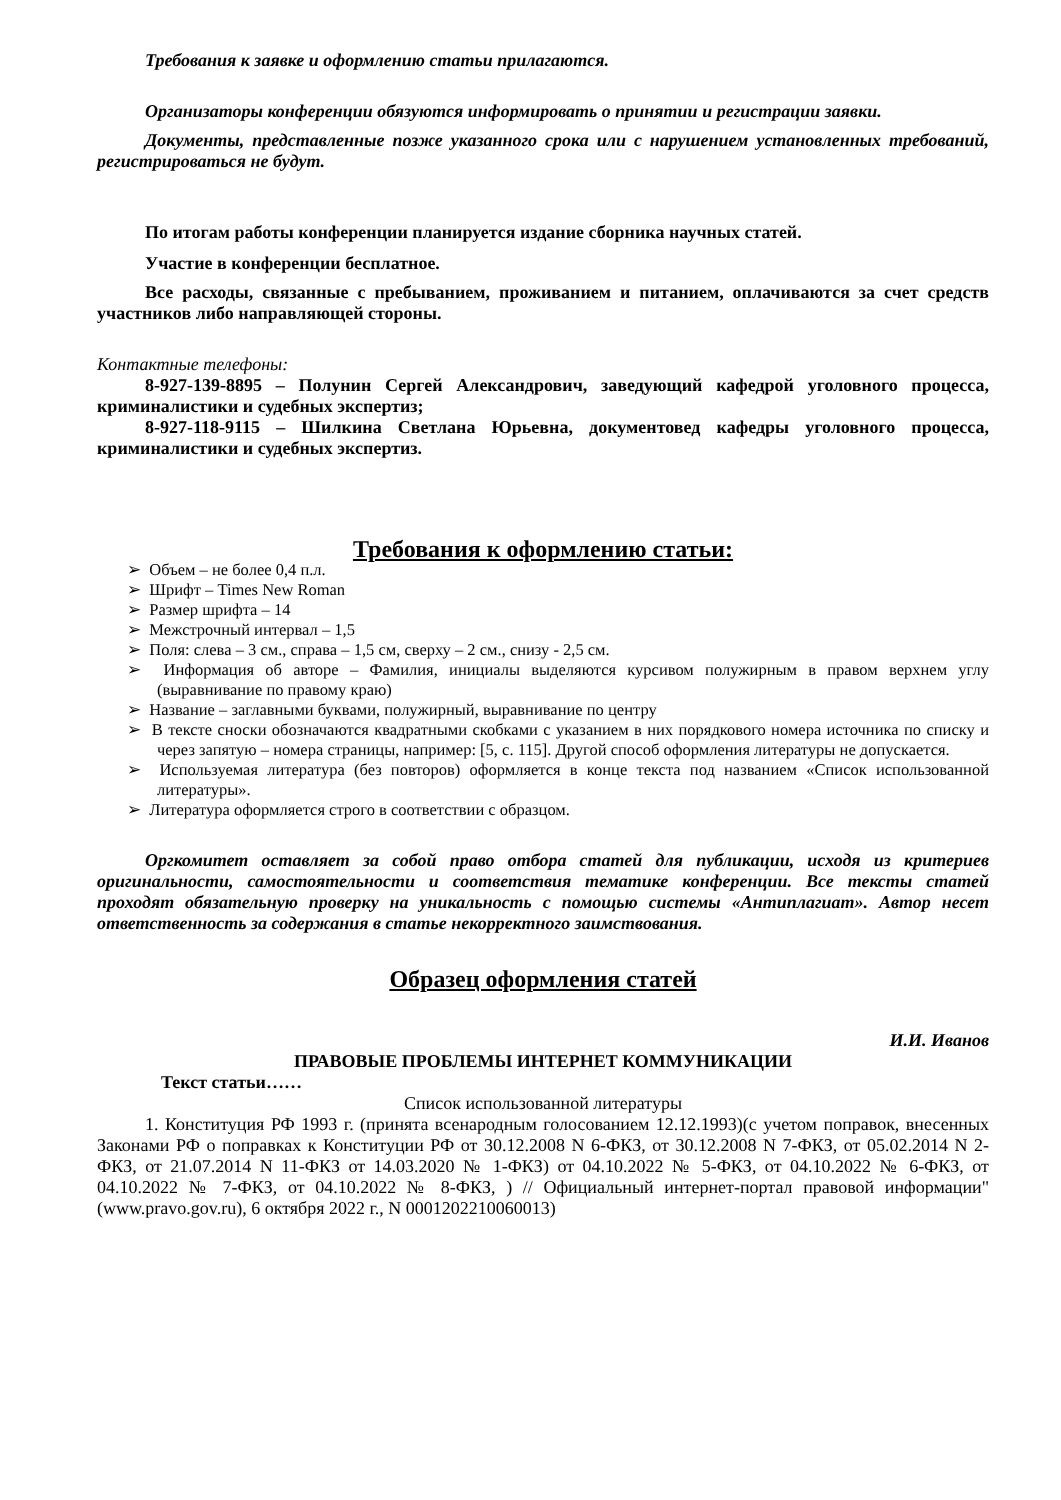Требования к заявке и оформлению статьи прилагаются.
Организаторы конференции обязуются информировать о принятии и регистрации заявки.
Документы, представленные позже указанного срока или с нарушением установленных требований, регистрироваться не будут.
По итогам работы конференции планируется издание сборника научных статей.
Участие в конференции бесплатное.
Все расходы, связанные с пребыванием, проживанием и питанием, оплачиваются за счет средств участников либо направляющей стороны.
Контактные телефоны:
8-927-139-8895 – Полунин Сергей Александрович, заведующий кафедрой уголовного процесса, криминалистики и судебных экспертиз;
8-927-118-9115 – Шилкина Светлана Юрьевна, документовед кафедры уголовного процесса, криминалистики и судебных экспертиз.
Требования к оформлению статьи:
➢ Объем – не более 0,4 п.л.
➢ Шрифт – Times New Roman
➢ Размер шрифта – 14
➢ Межстрочный интервал – 1,5
➢ Поля: слева – 3 см., справа – 1,5 см, сверху – 2 см., снизу - 2,5 см.
➢ Информация об авторе – Фамилия, инициалы выделяются курсивом полужирным в правом верхнем углу (выравнивание по правому краю)
➢ Название – заглавными буквами, полужирный, выравнивание по центру
➢ В тексте сноски обозначаются квадратными скобками с указанием в них порядкового номера источника по списку и через запятую – номера страницы, например: [5, с. 115]. Другой способ оформления литературы не допускается.
➢ Используемая литература (без повторов) оформляется в конце текста под названием «Список использованной литературы».
➢ Литература оформляется строго в соответствии с образцом.
Оргкомитет оставляет за собой право отбора статей для публикации, исходя из критериев оригинальности, самостоятельности и соответствия тематике конференции. Все тексты статей проходят обязательную проверку на уникальность с помощью системы «Антиплагиат». Автор несет ответственность за содержания в статье некорректного заимствования.
Образец оформления статей
И.И. Иванов
ПРАВОВЫЕ ПРОБЛЕМЫ ИНТЕРНЕТ КОММУНИКАЦИИ
Текст статьи……
Список использованной литературы
1. Конституция РФ 1993 г. (принята всенародным голосованием 12.12.1993)(с учетом поправок, внесенных Законами РФ о поправках к Конституции РФ от 30.12.2008 N 6-ФКЗ, от 30.12.2008 N 7-ФКЗ, от 05.02.2014 N 2-ФКЗ, от 21.07.2014 N 11-ФКЗ от 14.03.2020 № 1-ФКЗ) от 04.10.2022 № 5-ФКЗ, от 04.10.2022 № 6-ФКЗ, от 04.10.2022 № 7-ФКЗ, от 04.10.2022 № 8-ФКЗ, ) // Официальный интернет-портал правовой информации" (www.pravo.gov.ru), 6 октября 2022 г., N 0001202210060013)